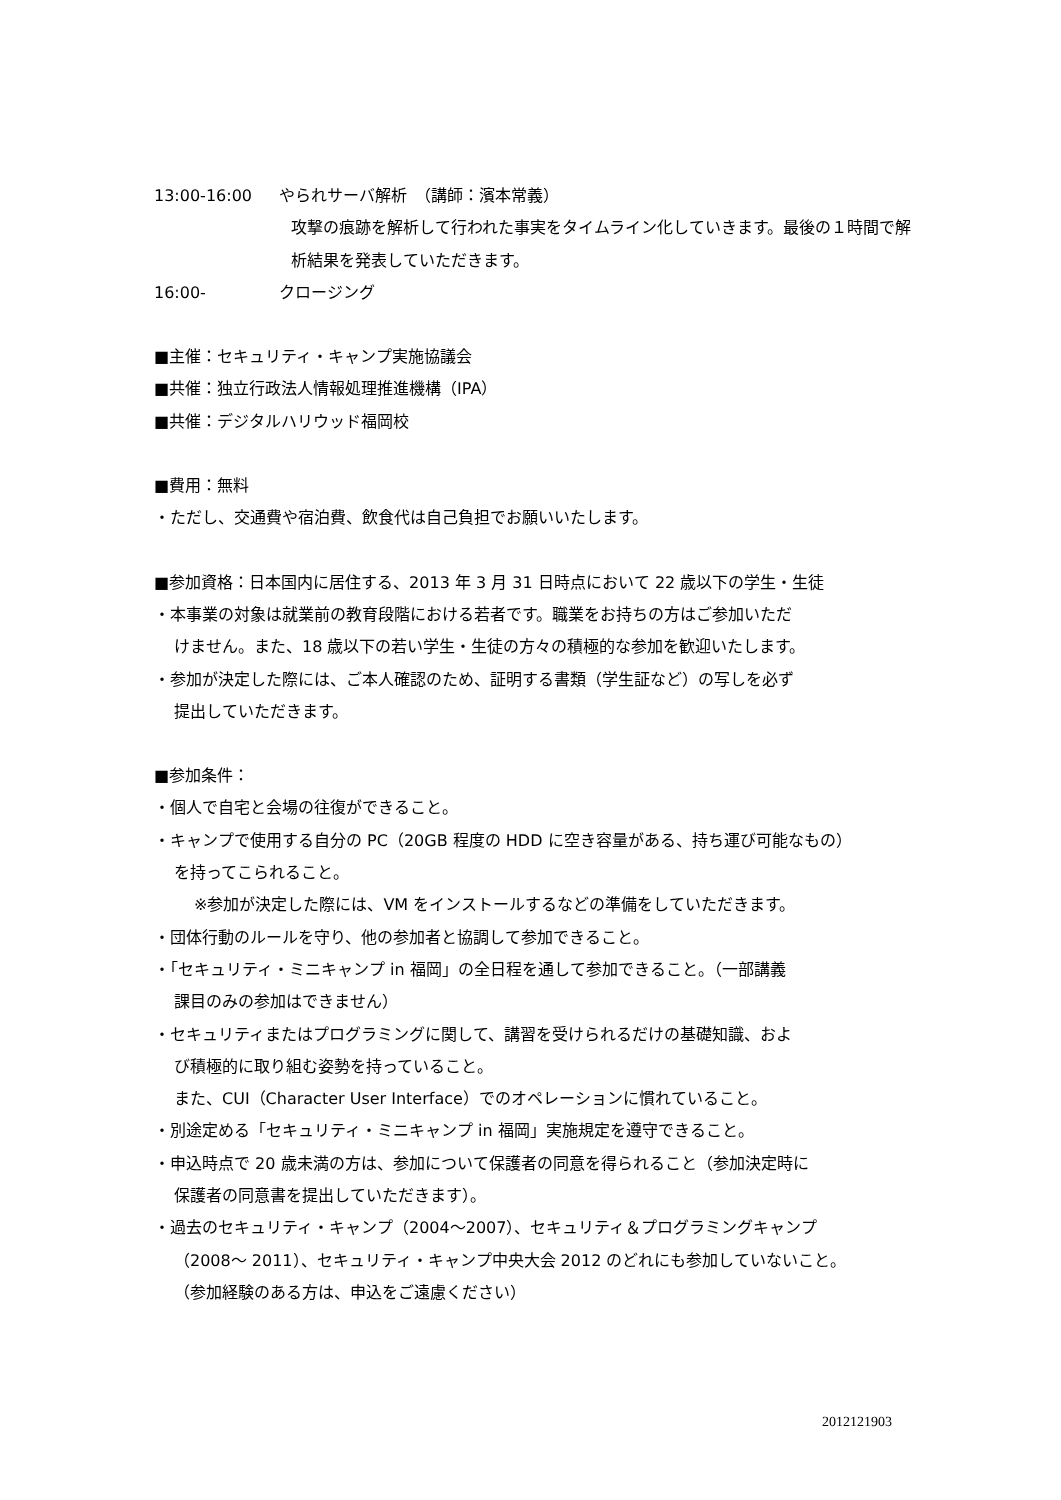13:00-16:00 やられサーバ解析　（講師：濱本常義）
攻撃の痕跡を解析して行われた事実をタイムライン化していきます。最後の１時間で解析結果を発表していただきます。
16:00- クロージング
■主催：セキュリティ・キャンプ実施協議会
■共催：独立行政法人情報処理推進機構（IPA）
■共催：デジタルハリウッド福岡校
■費用：無料
・ただし、交通費や宿泊費、飲食代は自己負担でお願いいたします。
■参加資格：日本国内に居住する、2013 年 3 月 31 日時点において 22 歳以下の学生・生徒
・本事業の対象は就業前の教育段階における若者です。職業をお持ちの方はご参加いただ
けません。また、18 歳以下の若い学生・生徒の方々の積極的な参加を歓迎いたします。
・参加が決定した際には、ご本人確認のため、証明する書類（学生証など）の写しを必ず
提出していただきます。
■参加条件：
・個人で自宅と会場の往復ができること。
・キャンプで使用する自分の PC（20GB 程度の HDD に空き容量がある、持ち運び可能なもの）
を持ってこられること。
※参加が決定した際には、VM をインストールするなどの準備をしていただきます。
・団体行動のルールを守り、他の参加者と協調して参加できること。
・「セキュリティ・ミニキャンプ in 福岡」の全日程を通して参加できること。（一部講義
課目のみの参加はできません）
・セキュリティまたはプログラミングに関して、講習を受けられるだけの基礎知識、およ
び積極的に取り組む姿勢を持っていること。
また、CUI（Character User Interface）でのオペレーションに慣れていること。
・別途定める「セキュリティ・ミニキャンプ in 福岡」実施規定を遵守できること。
・申込時点で 20 歳未満の方は、参加について保護者の同意を得られること（参加決定時に
保護者の同意書を提出していただきます）。
・過去のセキュリティ・キャンプ（2004～2007）、セキュリティ＆プログラミングキャンプ
（2008～ 2011）、セキュリティ・キャンプ中央大会 2012 のどれにも参加していないこと。
（参加経験のある方は、申込をご遠慮ください）
2012121903